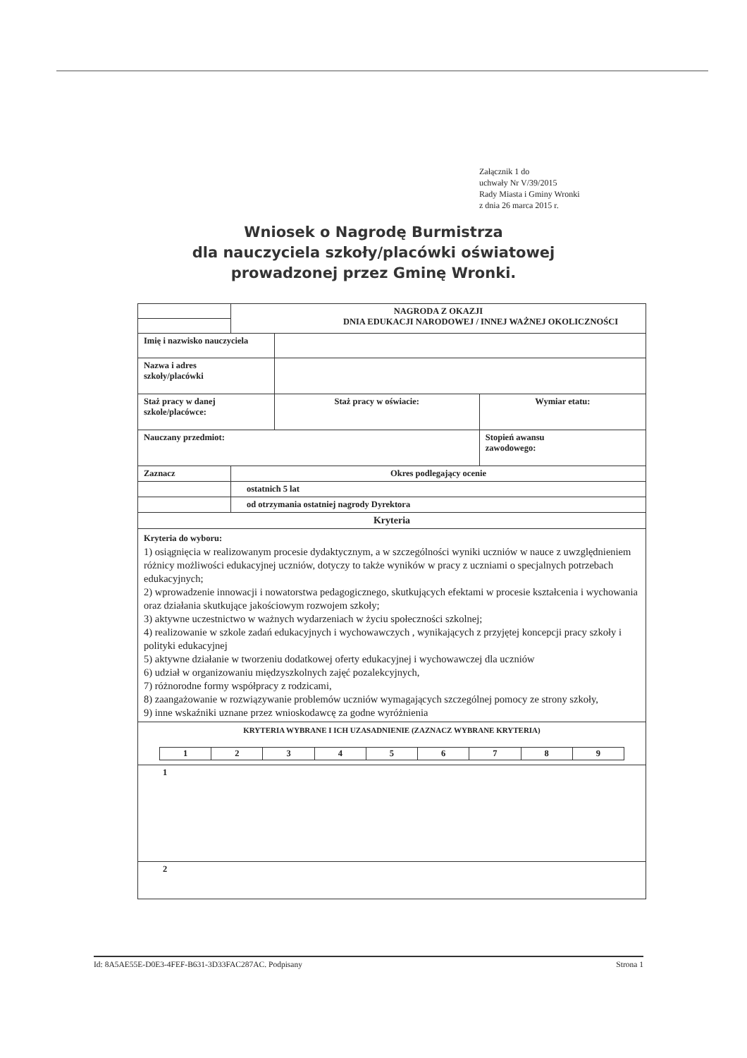Załącznik 1 do
uchwały Nr V/39/2015
Rady Miasta i Gminy Wronki
z dnia 26 marca 2015 r.
Wniosek o Nagrodę Burmistrza
dla nauczyciela szkoły/placówki oświatowej
prowadzonej przez Gminę Wronki.
| | NAGRODA Z OKAZJI DNIA EDUKACJI NARODOWEJ / INNEJ WAŻNEJ OKOLICZNOŚCI | | | |
| Imię i nazwisko nauczyciela | | | | |
| Nazwa i adres szkoły/placówki | | | | |
| Staż pracy w danej szkole/placówce: | | | Staż pracy w oświacie: | Wymiar etatu: |
| Nauczany przedmiot: | | | | Stopień awansu zawodowego: |
| Zaznacz | Okres podlegający ocenie | | | |
| | ostatnich 5 lat | | | |
| | od otrzymania ostatniej nagrody Dyrektora | | | |
| Kryteria | | | | |
| Kryteria do wyboru: 1) osiągnięcia w realizowanym procesie dydaktycznym, a w szczególności wyniki uczniów w nauce z uwzględnieniem różnicy możliwości edukacyjnej uczniów, dotyczy to także wyników w pracy z uczniami o specjalnych potrzebach edukacyjnych; 2) wprowadzenie innowacji i nowatorstwa pedagogicznego, skutkujących efektami w procesie kształcenia i wychowania oraz działania skutkujące jakościowym rozwojem szkoły; 3) aktywne uczestnictwo w ważnych wydarzeniach w życiu społeczności szkolnej; 4) realizowanie w szkole zadań edukacyjnych i wychowawczych , wynikających z przyjętej koncepcji pracy szkoły i polityki edukacyjnej 5) aktywne działanie w tworzeniu dodatkowej oferty edukacyjnej i wychowawczej dla uczniów 6) udział w organizowaniu międzyszkolnych zajęć pozalekcyjnych, 7) różnorodne formy współpracy z rodzicami, 8) zaangażowanie w rozwiązywanie problemów uczniów wymagających szczególnej pomocy ze strony szkoły, 9) inne wskaźniki uznane przez wnioskodawcę za godne wyróżnienia | | | | |
| KRYTERIA WYBRANE I ICH UZASADNIENIE (ZAZNACZ WYBRANE KRYTERIA) / 1 / 2 / 3 / 4 / 5 / 6 / 7 / 8 / 9 / | | | | |
| 1 | | | | |
| 2 | | | | |
Id: 8A5AE55E-D0E3-4FEF-B631-3D33FAC287AC. Podpisany Strona 1